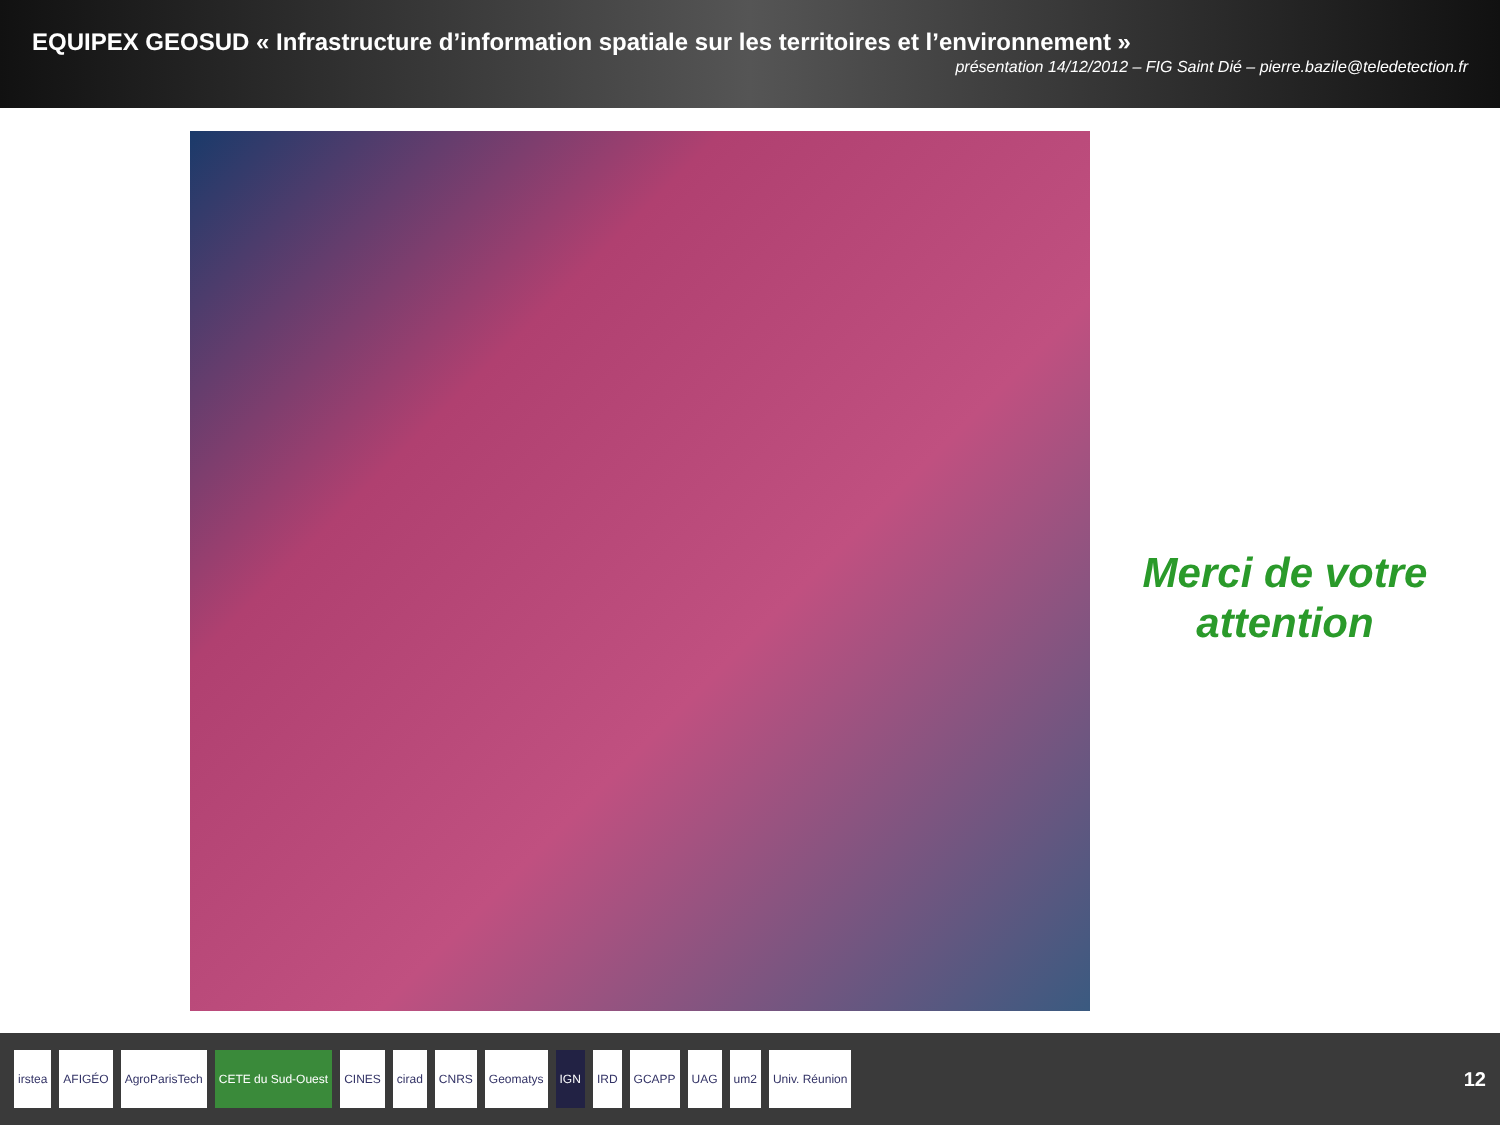EQUIPEX GEOSUD « Infrastructure d’information spatiale sur les territoires et l’environnement »
présentation 14/12/2012 – FIG Saint Dié – pierre.bazile@teledetection.fr
Merci de votre attention
irstea AFIGÉO AgroParisTech CETE du Sud-Ouest CINES cirad CNRS Geomatys IGN IRD GCAPP UAG um2 Univ. Réunion
12